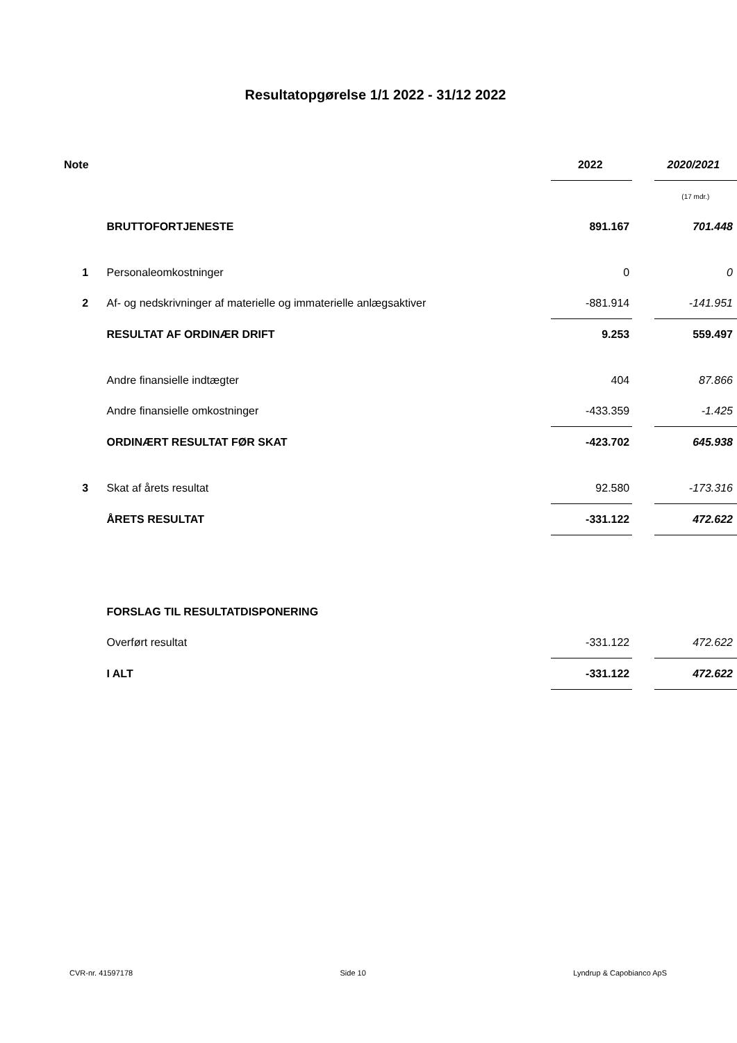Resultatopgørelse 1/1 2022 - 31/12 2022
| Note | | 2022 | | 2020/2021 |
| --- | --- | --- | --- | --- |
| | | | | (17 mdr.) |
| | BRUTTOFORTJENESTE | 891.167 | | 701.448 |
| 1 | Personaleomkostninger | 0 | | 0 |
| 2 | Af- og nedskrivninger af materielle og immaterielle anlægsaktiver | -881.914 | | -141.951 |
| | RESULTAT AF ORDINÆR DRIFT | 9.253 | | 559.497 |
| | Andre finansielle indtægter | 404 | | 87.866 |
| | Andre finansielle omkostninger | -433.359 | | -1.425 |
| | ORDINÆRT RESULTAT FØR SKAT | -423.702 | | 645.938 |
| 3 | Skat af årets resultat | 92.580 | | -173.316 |
| | ÅRETS RESULTAT | -331.122 | | 472.622 |
| | FORSLAG TIL RESULTATDISPONERING | | | |
| | Overført resultat | -331.122 | | 472.622 |
| | I ALT | -331.122 | | 472.622 |
CVR-nr. 41597178 Side 10 Lyndrup & Capobianco ApS